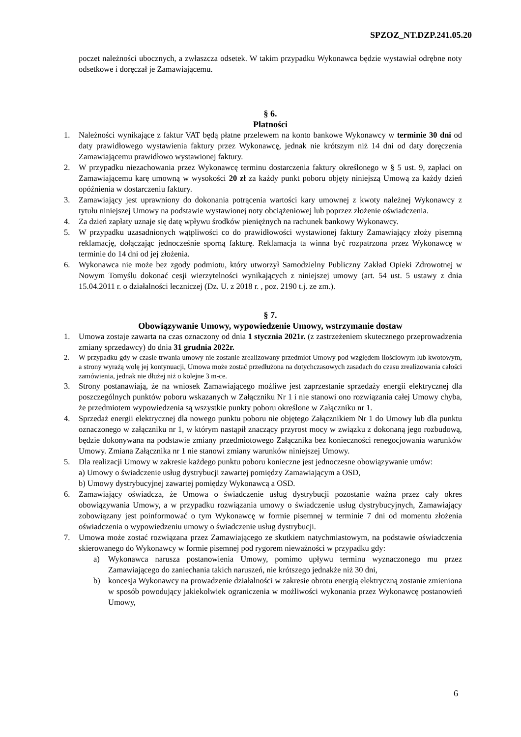SPZOZ_NT.DZP.241.05.20
poczet należności ubocznych, a zwłaszcza odsetek. W takim przypadku Wykonawca będzie wystawiał odrębne noty odsetkowe i doręczał je Zamawiającemu.
§ 6.
Płatności
1. Należności wynikające z faktur VAT będą płatne przelewem na konto bankowe Wykonawcy w terminie 30 dni od daty prawidłowego wystawienia faktury przez Wykonawcę, jednak nie krótszym niż 14 dni od daty doręczenia Zamawiającemu prawidłowo wystawionej faktury.
2. W przypadku niezachowania przez Wykonawcę terminu dostarczenia faktury określonego w § 5 ust. 9, zapłaci on Zamawiającemu karę umowną w wysokości 20 zł za każdy punkt poboru objęty niniejszą Umową za każdy dzień opóźnienia w dostarczeniu faktury.
3. Zamawiający jest uprawniony do dokonania potrącenia wartości kary umownej z kwoty należnej Wykonawcy z tytułu niniejszej Umowy na podstawie wystawionej noty obciążeniowej lub poprzez złożenie oświadczenia.
4. Za dzień zapłaty uznaje się datę wpływu środków pieniężnych na rachunek bankowy Wykonawcy.
5. W przypadku uzasadnionych wątpliwości co do prawidłowości wystawionej faktury Zamawiający złoży pisemną reklamację, dołączając jednocześnie sporną fakturę. Reklamacja ta winna być rozpatrzona przez Wykonawcę w terminie do 14 dni od jej złożenia.
6. Wykonawca nie może bez zgody podmiotu, który utworzył Samodzielny Publiczny Zakład Opieki Zdrowotnej w Nowym Tomyślu dokonać cesji wierzytelności wynikających z niniejszej umowy (art. 54 ust. 5 ustawy z dnia 15.04.2011 r. o działalności leczniczej (Dz. U. z 2018 r. , poz. 2190 t.j. ze zm.).
§ 7.
Obowiązywanie Umowy, wypowiedzenie Umowy, wstrzymanie dostaw
1. Umowa zostaje zawarta na czas oznaczony od dnia 1 stycznia 2021r. (z zastrzeżeniem skutecznego przeprowadzenia zmiany sprzedawcy) do dnia 31 grudnia 2022r.
2. W przypadku gdy w czasie trwania umowy nie zostanie zrealizowany przedmiot Umowy pod względem ilościowym lub kwotowym, a strony wyrażą wolę jej kontynuacji, Umowa może zostać przedłużona na dotychczasowych zasadach do czasu zrealizowania całości zamówienia, jednak nie dłużej niż o kolejne 3 m-ce.
3. Strony postanawiają, że na wniosek Zamawiającego możliwe jest zaprzestanie sprzedaży energii elektrycznej dla poszczególnych punktów poboru wskazanych w Załączniku Nr 1 i nie stanowi ono rozwiązania całej Umowy chyba, że przedmiotem wypowiedzenia są wszystkie punkty poboru określone w Załączniku nr 1.
4. Sprzedaż energii elektrycznej dla nowego punktu poboru nie objętego Załącznikiem Nr 1 do Umowy lub dla punktu oznaczonego w załączniku nr 1, w którym nastąpił znaczący przyrost mocy w związku z dokonaną jego rozbudową, będzie dokonywana na podstawie zmiany przedmiotowego Załącznika bez konieczności renegocjowania warunków Umowy. Zmiana Załącznika nr 1 nie stanowi zmiany warunków niniejszej Umowy.
5. Dla realizacji Umowy w zakresie każdego punktu poboru konieczne jest jednoczesne obowiązywanie umów:
a) Umowy o świadczenie usług dystrybucji zawartej pomiędzy Zamawiającym a OSD,
b) Umowy dystrybucyjnej zawartej pomiędzy Wykonawcą a OSD.
6. Zamawiający oświadcza, że Umowa o świadczenie usług dystrybucji pozostanie ważna przez cały okres obowiązywania Umowy, a w przypadku rozwiązania umowy o świadczenie usług dystrybucyjnych, Zamawiający zobowiązany jest poinformować o tym Wykonawcę w formie pisemnej w terminie 7 dni od momentu złożenia oświadczenia o wypowiedzeniu umowy o świadczenie usług dystrybucji.
7. Umowa może zostać rozwiązana przez Zamawiającego ze skutkiem natychmiastowym, na podstawie oświadczenia skierowanego do Wykonawcy w formie pisemnej pod rygorem nieważności w przypadku gdy:
a) Wykonawca narusza postanowienia Umowy, pomimo upływu terminu wyznaczonego mu przez Zamawiającego do zaniechania takich naruszeń, nie krótszego jednakże niż 30 dni,
b) koncesja Wykonawcy na prowadzenie działalności w zakresie obrotu energią elektryczną zostanie zmieniona w sposób powodujący jakiekolwiek ograniczenia w możliwości wykonania przez Wykonawcę postanowień Umowy,
6